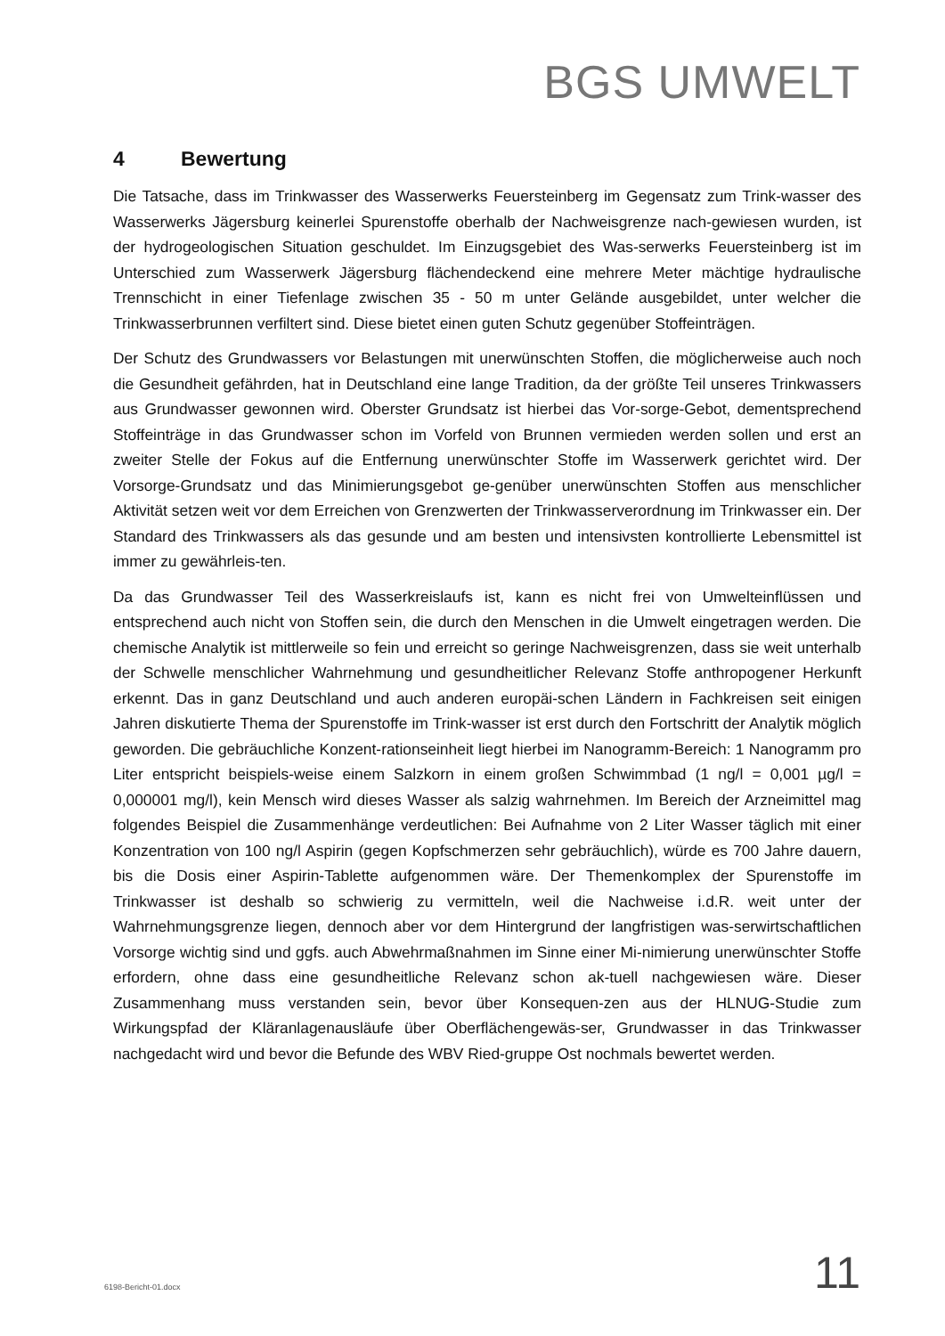BGS UMWELT
4 Bewertung
Die Tatsache, dass im Trinkwasser des Wasserwerks Feuersteinberg im Gegensatz zum Trink-wasser des Wasserwerks Jägersburg keinerlei Spurenstoffe oberhalb der Nachweisgrenze nach-gewiesen wurden, ist der hydrogeologischen Situation geschuldet. Im Einzugsgebiet des Was-serwerks Feuersteinberg ist im Unterschied zum Wasserwerk Jägersburg flächendeckend eine mehrere Meter mächtige hydraulische Trennschicht in einer Tiefenlage zwischen 35 - 50 m unter Gelände ausgebildet, unter welcher die Trinkwasserbrunnen verfiltert sind. Diese bietet einen guten Schutz gegenüber Stoffeinträgen.
Der Schutz des Grundwassers vor Belastungen mit unerwünschten Stoffen, die möglicherweise auch noch die Gesundheit gefährden, hat in Deutschland eine lange Tradition, da der größte Teil unseres Trinkwassers aus Grundwasser gewonnen wird. Oberster Grundsatz ist hierbei das Vor-sorge-Gebot, dementsprechend Stoffeinträge in das Grundwasser schon im Vorfeld von Brunnen vermieden werden sollen und erst an zweiter Stelle der Fokus auf die Entfernung unerwünschter Stoffe im Wasserwerk gerichtet wird. Der Vorsorge-Grundsatz und das Minimierungsgebot ge-genüber unerwünschten Stoffen aus menschlicher Aktivität setzen weit vor dem Erreichen von Grenzwerten der Trinkwasserverordnung im Trinkwasser ein. Der Standard des Trinkwassers als das gesunde und am besten und intensivsten kontrollierte Lebensmittel ist immer zu gewährleis-ten.
Da das Grundwasser Teil des Wasserkreislaufs ist, kann es nicht frei von Umwelteinflüssen und entsprechend auch nicht von Stoffen sein, die durch den Menschen in die Umwelt eingetragen werden. Die chemische Analytik ist mittlerweile so fein und erreicht so geringe Nachweisgrenzen, dass sie weit unterhalb der Schwelle menschlicher Wahrnehmung und gesundheitlicher Relevanz Stoffe anthropogener Herkunft erkennt. Das in ganz Deutschland und auch anderen europäi-schen Ländern in Fachkreisen seit einigen Jahren diskutierte Thema der Spurenstoffe im Trink-wasser ist erst durch den Fortschritt der Analytik möglich geworden. Die gebräuchliche Konzent-rationseinheit liegt hierbei im Nanogramm-Bereich: 1 Nanogramm pro Liter entspricht beispiels-weise einem Salzkorn in einem großen Schwimmbad (1 ng/l = 0,001 µg/l = 0,000001 mg/l), kein Mensch wird dieses Wasser als salzig wahrnehmen. Im Bereich der Arzneimittel mag folgendes Beispiel die Zusammenhänge verdeutlichen: Bei Aufnahme von 2 Liter Wasser täglich mit einer Konzentration von 100 ng/l Aspirin (gegen Kopfschmerzen sehr gebräuchlich), würde es 700 Jahre dauern, bis die Dosis einer Aspirin-Tablette aufgenommen wäre. Der Themenkomplex der Spurenstoffe im Trinkwasser ist deshalb so schwierig zu vermitteln, weil die Nachweise i.d.R. weit unter der Wahrnehmungsgrenze liegen, dennoch aber vor dem Hintergrund der langfristigen was-serwirtschaftlichen Vorsorge wichtig sind und ggfs. auch Abwehrmaßnahmen im Sinne einer Mi-nimierung unerwünschter Stoffe erfordern, ohne dass eine gesundheitliche Relevanz schon ak-tuell nachgewiesen wäre. Dieser Zusammenhang muss verstanden sein, bevor über Konsequen-zen aus der HLNUG-Studie zum Wirkungspfad der Kläranlagenausläufe über Oberflächengewäs-ser, Grundwasser in das Trinkwasser nachgedacht wird und bevor die Befunde des WBV Ried-gruppe Ost nochmals bewertet werden.
6198-Bericht-01.docx 11